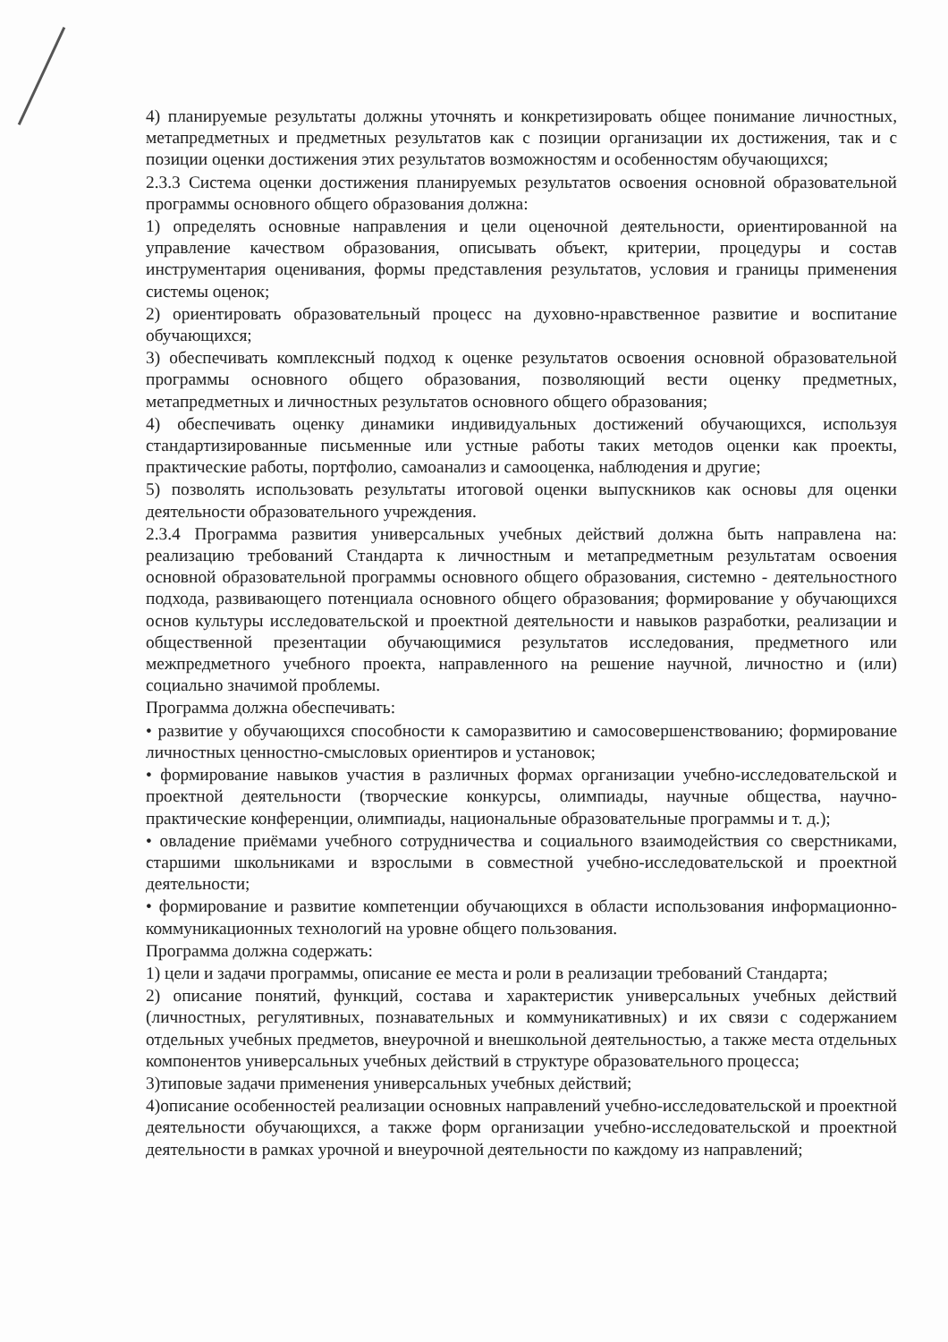4) планируемые результаты должны уточнять и конкретизировать общее понимание личностных, метапредметных и предметных результатов как с позиции организации их достижения, так и с позиции оценки достижения этих результатов возможностям и особенностям обучающихся;
2.3.3 Система оценки достижения планируемых результатов освоения основной образовательной программы основного общего образования должна:
1) определять основные направления и цели оценочной деятельности, ориентированной на управление качеством образования, описывать объект, критерии, процедуры и состав инструментария оценивания, формы представления результатов, условия и границы применения системы оценок;
2) ориентировать образовательный процесс на духовно-нравственное развитие и воспитание обучающихся;
3) обеспечивать комплексный подход к оценке результатов освоения основной образовательной программы основного общего образования, позволяющий вести оценку предметных, метапредметных и личностных результатов основного общего образования;
4) обеспечивать оценку динамики индивидуальных достижений обучающихся, используя стандартизированные письменные или устные работы таких методов оценки как проекты, практические работы, портфолио, самоанализ и самооценка, наблюдения и другие;
5) позволять использовать результаты итоговой оценки выпускников как основы для оценки деятельности образовательного учреждения.
2.3.4 Программа развития универсальных учебных действий должна быть направлена на: реализацию требований Стандарта к личностным и метапредметным результатам освоения основной образовательной программы основного общего образования, системно - деятельностного подхода, развивающего потенциала основного общего образования; формирование у обучающихся основ культуры исследовательской и проектной деятельности и навыков разработки, реализации и общественной презентации обучающимися результатов исследования, предметного или межпредметного учебного проекта, направленного на решение научной, личностно и (или) социально значимой проблемы.
Программа должна обеспечивать:
• развитие у обучающихся способности к саморазвитию и самосовершенствованию; формирование личностных ценностно-смысловых ориентиров и установок;
• формирование навыков участия в различных формах организации учебно-исследовательской и проектной деятельности (творческие конкурсы, олимпиады, научные общества, научно- практические конференции, олимпиады, национальные образовательные программы и т. д.);
• овладение приёмами учебного сотрудничества и социального взаимодействия со сверстниками, старшими школьниками и взрослыми в совместной учебно-исследовательской и проектной деятельности;
• формирование и развитие компетенции обучающихся в области использования информационно-коммуникационных технологий на уровне общего пользования.
Программа должна содержать:
1) цели и задачи программы, описание ее места и роли в реализации требований Стандарта;
2) описание понятий, функций, состава и характеристик универсальных учебных действий (личностных, регулятивных, познавательных и коммуникативных) и их связи с содержанием отдельных учебных предметов, внеурочной и внешкольной деятельностью, а также места отдельных компонентов универсальных учебных действий в структуре образовательного процесса;
3)типовые задачи применения универсальных учебных действий;
4)описание особенностей реализации основных направлений учебно-исследовательской и проектной деятельности обучающихся, а также форм организации учебно-исследовательской и проектной деятельности в рамках урочной и внеурочной деятельности по каждому из направлений;